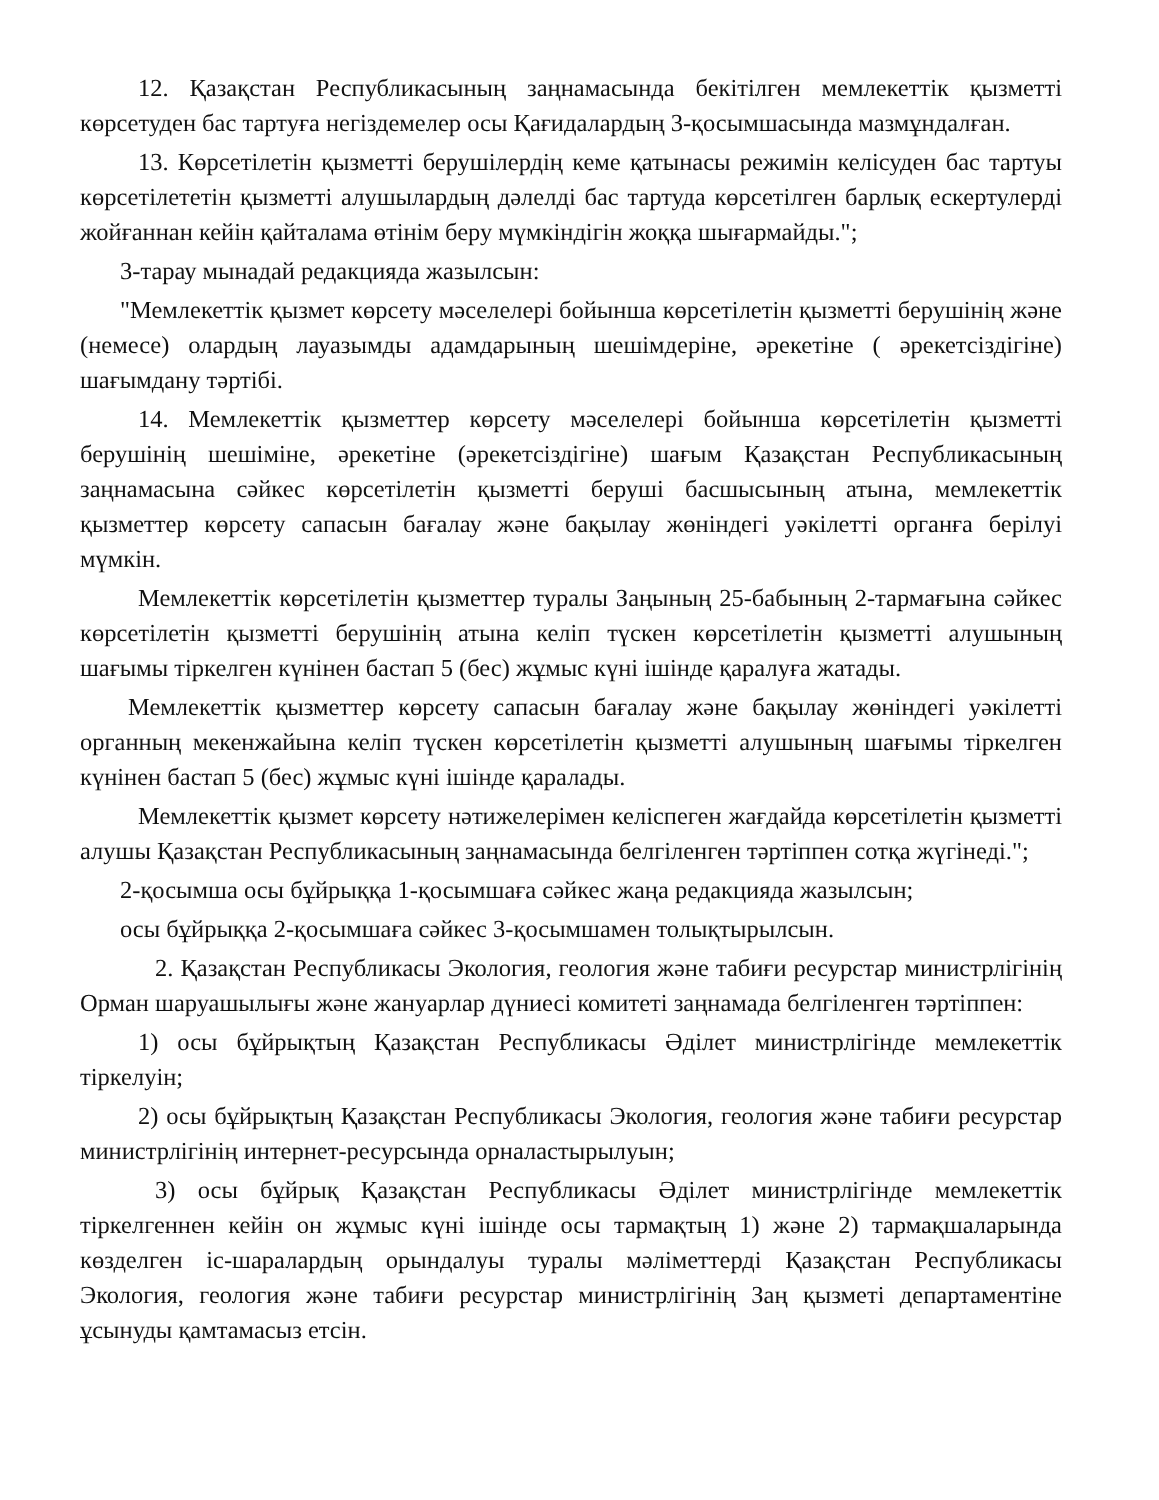12. Қазақстан Республикасының заңнамасында бекітілген мемлекеттік қызметті көрсетуден бас тартуға негіздемелер осы Қағидалардың 3-қосымшасында мазмұндалған.
13. Көрсетілетін қызметті берушілердің кеме қатынасы режимін келісуден бас тартуы көрсетілететін қызметті алушылардың дәлелді бас тартуда көрсетілген барлық ескертулерді жойғаннан кейін қайталама өтінім беру мүмкіндігін жоққа шығармайды.";
3-тарау мынадай редакцияда жазылсын:
"Мемлекеттік қызмет көрсету мәселелері бойынша көрсетілетін қызметті берушінің және (немесе) олардың лауазымды адамдарының шешімдеріне, әрекетіне ( әрекетсіздігіне) шағымдану тәртібі.
14. Мемлекеттік қызметтер көрсету мәселелері бойынша көрсетілетін қызметті берушінің шешіміне, әрекетіне (әрекетсіздігіне) шағым Қазақстан Республикасының заңнамасына сәйкес көрсетілетін қызметті беруші басшысының атына, мемлекеттік қызметтер көрсету сапасын бағалау және бақылау жөніндегі уәкілетті органға берілуі мүмкін.
Мемлекеттік көрсетілетін қызметтер туралы Заңының 25-бабының 2-тармағына сәйкес көрсетілетін қызметті берушінің атына келіп түскен көрсетілетін қызметті алушының шағымы тіркелген күнінен бастап 5 (бес) жұмыс күні ішінде қаралуға жатады.
Мемлекеттік қызметтер көрсету сапасын бағалау және бақылау жөніндегі уәкілетті органның мекенжайына келіп түскен көрсетілетін қызметті алушының шағымы тіркелген күнінен бастап 5 (бес) жұмыс күні ішінде қаралады.
Мемлекеттік қызмет көрсету нәтижелерімен келіспеген жағдайда көрсетілетін қызметті алушы Қазақстан Республикасының заңнамасында белгіленген тәртіппен сотқа жүгінеді.";
2-қосымша осы бұйрыққа 1-қосымшаға сәйкес жаңа редакцияда жазылсын;
осы бұйрыққа 2-қосымшаға сәйкес 3-қосымшамен толықтырылсын.
2. Қазақстан Республикасы Экология, геология және табиғи ресурстар министрлігінің Орман шаруашылығы және жануарлар дүниесі комитеті заңнамада белгіленген тәртіппен:
1) осы бұйрықтың Қазақстан Республикасы Әділет министрлігінде мемлекеттік тіркелуін;
2) осы бұйрықтың Қазақстан Республикасы Экология, геология және табиғи ресурстар министрлігінің интернет-ресурсында орналастырылуын;
3) осы бұйрық Қазақстан Республикасы Әділет министрлігінде мемлекеттік тіркелгеннен кейін он жұмыс күні ішінде осы тармақтың 1) және 2) тармақшаларында көзделген іс-шаралардың орындалуы туралы мәліметтерді Қазақстан Республикасы Экология, геология және табиғи ресурстар министрлігінің Заң қызметі департаментіне ұсынуды қамтамасыз етсін.